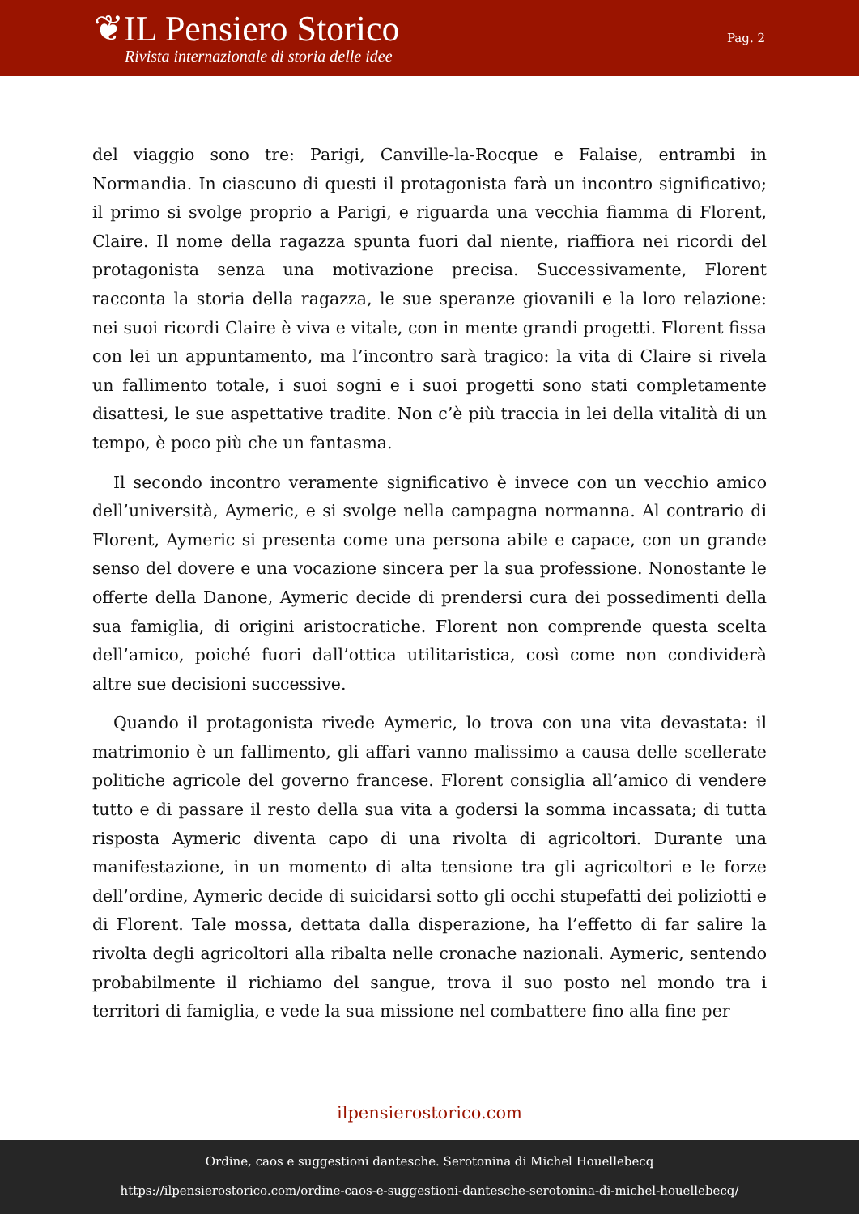❦IL Pensiero Storico
Rivista internazionale di storia delle idee
Pag. 2
del viaggio sono tre: Parigi, Canville-la-Rocque e Falaise, entrambi in Normandia. In ciascuno di questi il protagonista farà un incontro significativo; il primo si svolge proprio a Parigi, e riguarda una vecchia fiamma di Florent, Claire. Il nome della ragazza spunta fuori dal niente, riaffiora nei ricordi del protagonista senza una motivazione precisa. Successivamente, Florent racconta la storia della ragazza, le sue speranze giovanili e la loro relazione: nei suoi ricordi Claire è viva e vitale, con in mente grandi progetti. Florent fissa con lei un appuntamento, ma l’incontro sarà tragico: la vita di Claire si rivela un fallimento totale, i suoi sogni e i suoi progetti sono stati completamente disattesi, le sue aspettative tradite. Non c’è più traccia in lei della vitalità di un tempo, è poco più che un fantasma.
Il secondo incontro veramente significativo è invece con un vecchio amico dell’università, Aymeric, e si svolge nella campagna normanna. Al contrario di Florent, Aymeric si presenta come una persona abile e capace, con un grande senso del dovere e una vocazione sincera per la sua professione. Nonostante le offerte della Danone, Aymeric decide di prendersi cura dei possedimenti della sua famiglia, di origini aristocratiche. Florent non comprende questa scelta dell’amico, poiché fuori dall’ottica utilitaristica, così come non condividerà altre sue decisioni successive.
Quando il protagonista rivede Aymeric, lo trova con una vita devastata: il matrimonio è un fallimento, gli affari vanno malissimo a causa delle scellerate politiche agricole del governo francese. Florent consiglia all’amico di vendere tutto e di passare il resto della sua vita a godersi la somma incassata; di tutta risposta Aymeric diventa capo di una rivolta di agricoltori. Durante una manifestazione, in un momento di alta tensione tra gli agricoltori e le forze dell’ordine, Aymeric decide di suicidarsi sotto gli occhi stupefatti dei poliziotti e di Florent. Tale mossa, dettata dalla disperazione, ha l’effetto di far salire la rivolta degli agricoltori alla ribalta nelle cronache nazionali. Aymeric, sentendo probabilmente il richiamo del sangue, trova il suo posto nel mondo tra i territori di famiglia, e vede la sua missione nel combattere fino alla fine per
ilpensierostorico.com
Ordine, caos e suggestioni dantesche. Serotonina di Michel Houellebecq
https://ilpensierostorico.com/ordine-caos-e-suggestioni-dantesche-serotonina-di-michel-houellebecq/